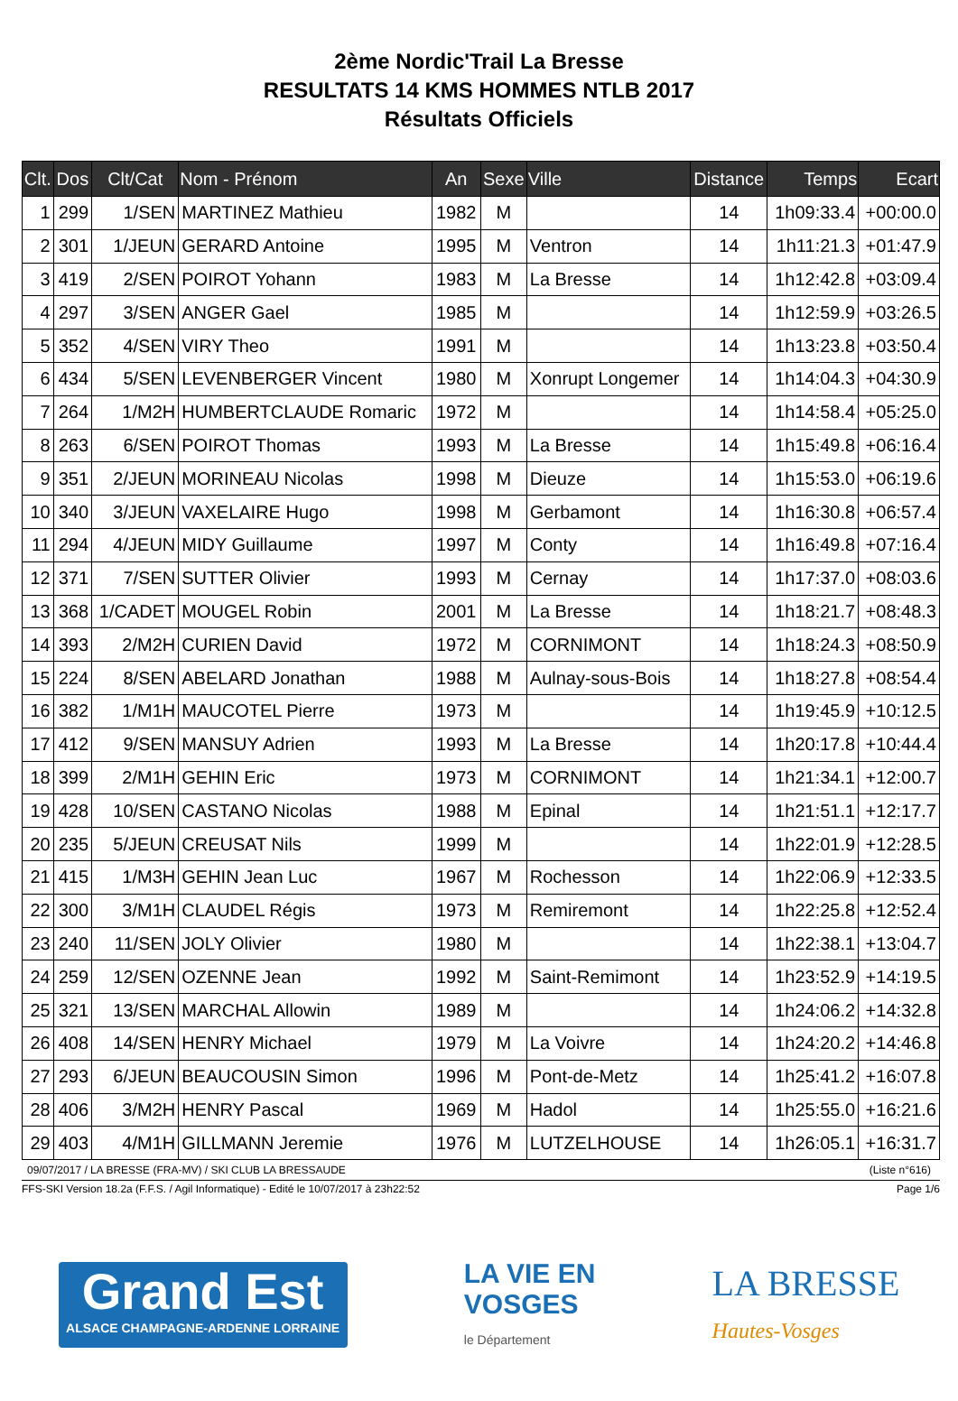2ème Nordic'Trail La Bresse
RESULTATS 14 KMS HOMMES NTLB 2017
Résultats Officiels
| Clt. | Dos | Clt/Cat | Nom - Prénom | An | Sexe | Ville | Distance | Temps | Ecart |
| --- | --- | --- | --- | --- | --- | --- | --- | --- | --- |
| 1 | 299 | 1/SEN | MARTINEZ Mathieu | 1982 | M | | 14 | 1h09:33.4 | +00:00.0 |
| 2 | 301 | 1/JEUN | GERARD Antoine | 1995 | M | Ventron | 14 | 1h11:21.3 | +01:47.9 |
| 3 | 419 | 2/SEN | POIROT Yohann | 1983 | M | La Bresse | 14 | 1h12:42.8 | +03:09.4 |
| 4 | 297 | 3/SEN | ANGER Gael | 1985 | M | | 14 | 1h12:59.9 | +03:26.5 |
| 5 | 352 | 4/SEN | VIRY Theo | 1991 | M | | 14 | 1h13:23.8 | +03:50.4 |
| 6 | 434 | 5/SEN | LEVENBERGER Vincent | 1980 | M | Xonrupt Longemer | 14 | 1h14:04.3 | +04:30.9 |
| 7 | 264 | 1/M2H | HUMBERTCLAUDE Romaric | 1972 | M | | 14 | 1h14:58.4 | +05:25.0 |
| 8 | 263 | 6/SEN | POIROT Thomas | 1993 | M | La Bresse | 14 | 1h15:49.8 | +06:16.4 |
| 9 | 351 | 2/JEUN | MORINEAU Nicolas | 1998 | M | Dieuze | 14 | 1h15:53.0 | +06:19.6 |
| 10 | 340 | 3/JEUN | VAXELAIRE Hugo | 1998 | M | Gerbamont | 14 | 1h16:30.8 | +06:57.4 |
| 11 | 294 | 4/JEUN | MIDY Guillaume | 1997 | M | Conty | 14 | 1h16:49.8 | +07:16.4 |
| 12 | 371 | 7/SEN | SUTTER Olivier | 1993 | M | Cernay | 14 | 1h17:37.0 | +08:03.6 |
| 13 | 368 | 1/CADET | MOUGEL Robin | 2001 | M | La Bresse | 14 | 1h18:21.7 | +08:48.3 |
| 14 | 393 | 2/M2H | CURIEN David | 1972 | M | CORNIMONT | 14 | 1h18:24.3 | +08:50.9 |
| 15 | 224 | 8/SEN | ABELARD Jonathan | 1988 | M | Aulnay-sous-Bois | 14 | 1h18:27.8 | +08:54.4 |
| 16 | 382 | 1/M1H | MAUCOTEL Pierre | 1973 | M | | 14 | 1h19:45.9 | +10:12.5 |
| 17 | 412 | 9/SEN | MANSUY Adrien | 1993 | M | La Bresse | 14 | 1h20:17.8 | +10:44.4 |
| 18 | 399 | 2/M1H | GEHIN Eric | 1973 | M | CORNIMONT | 14 | 1h21:34.1 | +12:00.7 |
| 19 | 428 | 10/SEN | CASTANO Nicolas | 1988 | M | Epinal | 14 | 1h21:51.1 | +12:17.7 |
| 20 | 235 | 5/JEUN | CREUSAT Nils | 1999 | M | | 14 | 1h22:01.9 | +12:28.5 |
| 21 | 415 | 1/M3H | GEHIN Jean Luc | 1967 | M | Rochesson | 14 | 1h22:06.9 | +12:33.5 |
| 22 | 300 | 3/M1H | CLAUDEL Régis | 1973 | M | Remiremont | 14 | 1h22:25.8 | +12:52.4 |
| 23 | 240 | 11/SEN | JOLY Olivier | 1980 | M | | 14 | 1h22:38.1 | +13:04.7 |
| 24 | 259 | 12/SEN | OZENNE Jean | 1992 | M | Saint-Remimont | 14 | 1h23:52.9 | +14:19.5 |
| 25 | 321 | 13/SEN | MARCHAL Allowin | 1989 | M | | 14 | 1h24:06.2 | +14:32.8 |
| 26 | 408 | 14/SEN | HENRY Michael | 1979 | M | La Voivre | 14 | 1h24:20.2 | +14:46.8 |
| 27 | 293 | 6/JEUN | BEAUCOUSIN Simon | 1996 | M | Pont-de-Metz | 14 | 1h25:41.2 | +16:07.8 |
| 28 | 406 | 3/M2H | HENRY Pascal | 1969 | M | Hadol | 14 | 1h25:55.0 | +16:21.6 |
| 29 | 403 | 4/M1H | GILLMANN Jeremie | 1976 | M | LUTZELHOUSE | 14 | 1h26:05.1 | +16:31.7 |
09/07/2017 / LA BRESSE (FRA-MV) / SKI CLUB LA BRESSAUDE (Liste n°616)
FFS-SKI Version 18.2a (F.F.S. / Agil Informatique) - Edité le 10/07/2017 à 23h22:52 Page 1/6
Grand Est
ALSACE CHAMPAGNE-ARDENNE LORRAINE
LA VIE EN
VOSGES
le Département
LA BRESSE
Hautes-Vosges